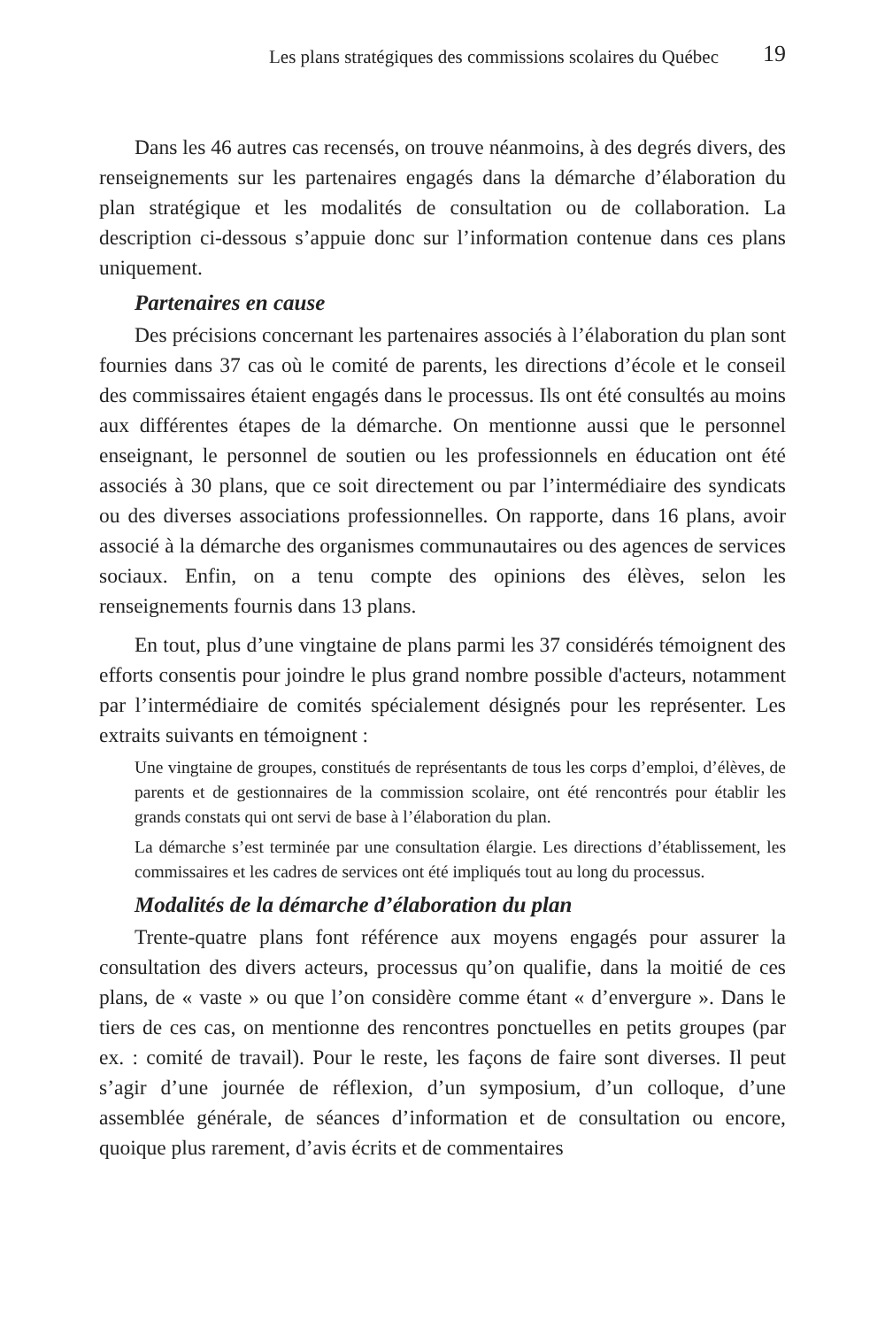Les plans stratégiques des commissions scolaires du Québec 19
Dans les 46 autres cas recensés, on trouve néanmoins, à des degrés divers, des renseignements sur les partenaires engagés dans la démarche d’élaboration du plan stratégique et les modalités de consultation ou de collaboration. La description ci-dessous s’appuie donc sur l’information contenue dans ces plans uniquement.
Partenaires en cause
Des précisions concernant les partenaires associés à l’élaboration du plan sont fournies dans 37 cas où le comité de parents, les directions d’école et le conseil des commissaires étaient engagés dans le processus. Ils ont été consultés au moins aux différentes étapes de la démarche. On mentionne aussi que le personnel enseignant, le personnel de soutien ou les professionnels en éducation ont été associés à 30 plans, que ce soit directement ou par l’intermédiaire des syndicats ou des diverses associations professionnelles. On rapporte, dans 16 plans, avoir associé à la démarche des organismes communautaires ou des agences de services sociaux. Enfin, on a tenu compte des opinions des élèves, selon les renseignements fournis dans 13 plans.
En tout, plus d’une vingtaine de plans parmi les 37 considérés témoignent des efforts consentis pour joindre le plus grand nombre possible d'acteurs, notamment par l’intermédiaire de comités spécialement désignés pour les représenter. Les extraits suivants en témoignent :
Une vingtaine de groupes, constitués de représentants de tous les corps d’emploi, d’élèves, de parents et de gestionnaires de la commission scolaire, ont été rencontrés pour établir les grands constats qui ont servi de base à l’élaboration du plan.
La démarche s’est terminée par une consultation élargie. Les directions d’établissement, les commissaires et les cadres de services ont été impliqués tout au long du processus.
Modalités de la démarche d’élaboration du plan
Trente-quatre plans font référence aux moyens engagés pour assurer la consultation des divers acteurs, processus qu’on qualifie, dans la moitié de ces plans, de « vaste » ou que l’on considère comme étant « d’envergure ». Dans le tiers de ces cas, on mentionne des rencontres ponctuelles en petits groupes (par ex. : comité de travail). Pour le reste, les façons de faire sont diverses. Il peut s’agir d’une journée de réflexion, d’un symposium, d’un colloque, d’une assemblée générale, de séances d’information et de consultation ou encore, quoique plus rarement, d’avis écrits et de commentaires